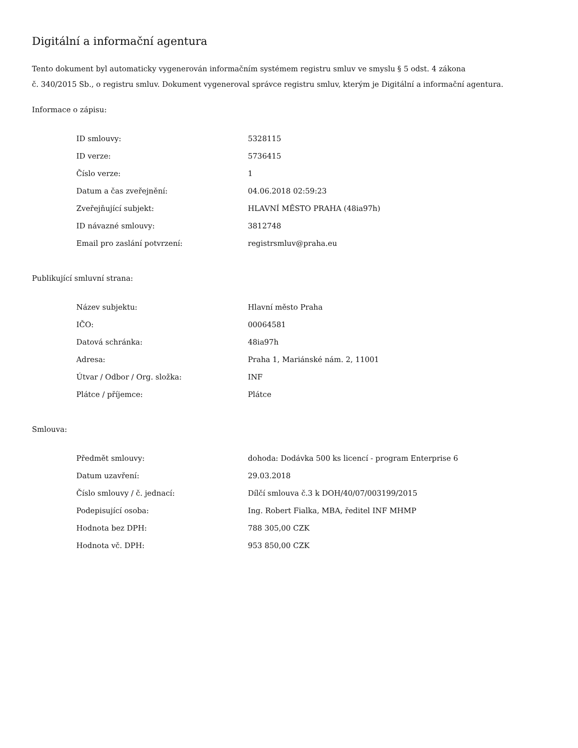Digitální a informační agentura
Tento dokument byl automaticky vygenerován informačním systémem registru smluv ve smyslu § 5 odst. 4 zákona
č. 340/2015 Sb., o registru smluv. Dokument vygeneroval správce registru smluv, kterým je Digitální a informační agentura.
Informace o zápisu:
| ID smlouvy: | 5328115 |
| ID verze: | 5736415 |
| Číslo verze: | 1 |
| Datum a čas zveřejnění: | 04.06.2018 02:59:23 |
| Zveřejňující subjekt: | HLAVNÍ MĚSTO PRAHA (48ia97h) |
| ID návazné smlouvy: | 3812748 |
| Email pro zaslání potvrzení: | registrsmluv@praha.eu |
Publikující smluvní strana:
| Název subjektu: | Hlavní město Praha |
| IČO: | 00064581 |
| Datová schránka: | 48ia97h |
| Adresa: | Praha 1, Mariánské nám. 2, 11001 |
| Útvar / Odbor / Org. složka: | INF |
| Plátce / příjemce: | Plátce |
Smlouva:
| Předmět smlouvy: | dohoda: Dodávka 500 ks licencí - program Enterprise 6 |
| Datum uzavření: | 29.03.2018 |
| Číslo smlouvy / č. jednací: | Dílčí smlouva č.3 k DOH/40/07/003199/2015 |
| Podepisující osoba: | Ing. Robert Fialka, MBA, ředitel INF MHMP |
| Hodnota bez DPH: | 788 305,00 CZK |
| Hodnota vč. DPH: | 953 850,00 CZK |